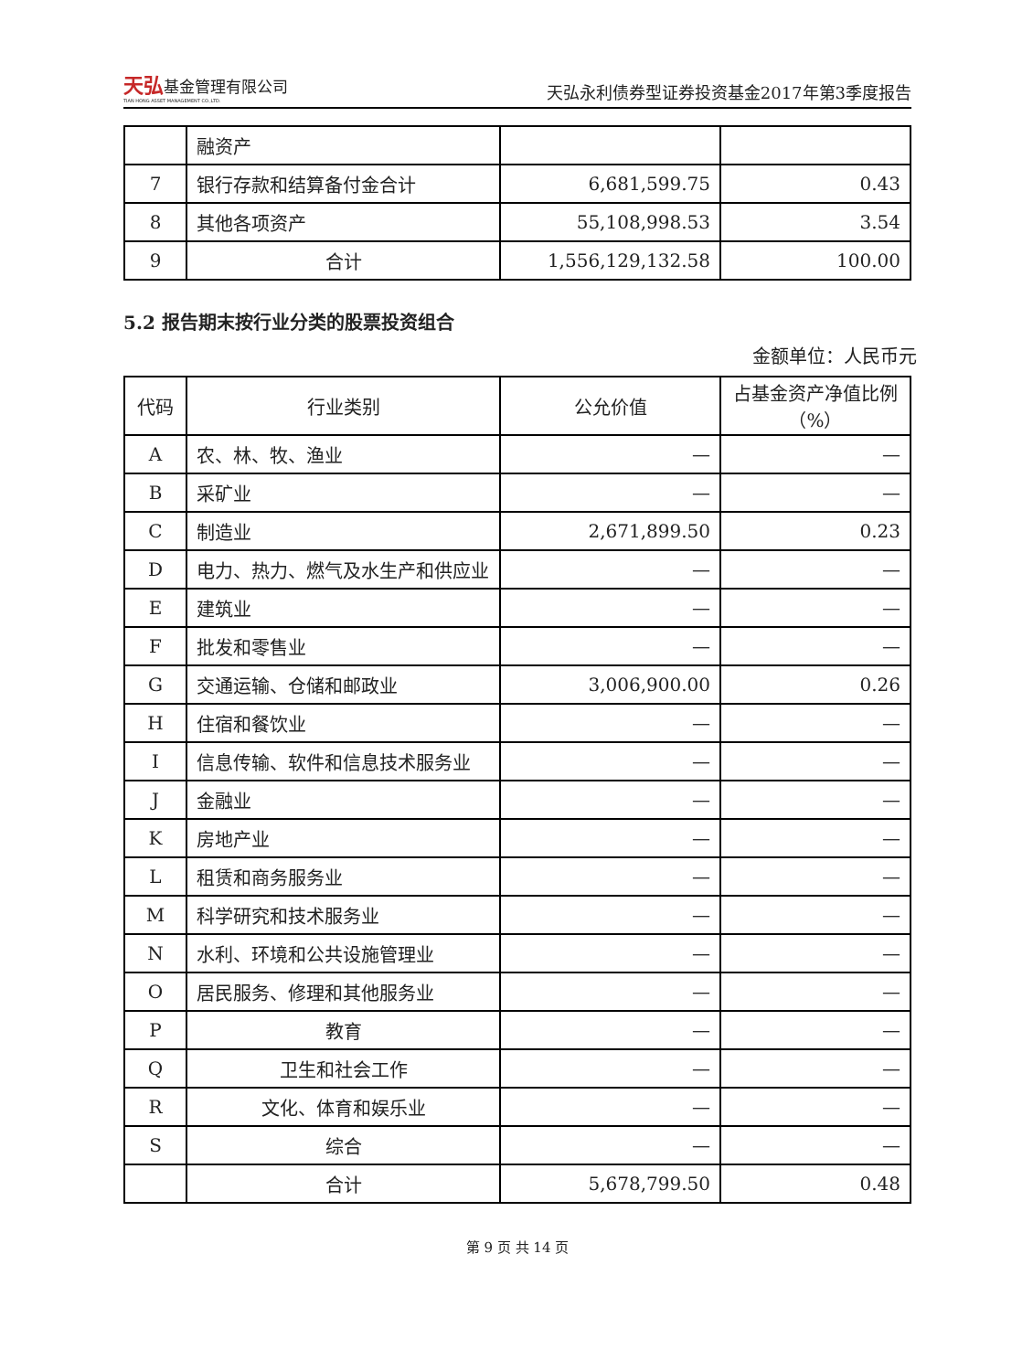天弘基金管理有限公司
TIAN HONG ASSET MANAGEMENT CO.,LTD.
天弘永利债券型证券投资基金2017年第3季度报告
| | 融资产 | | |
| 7 | 银行存款和结算备付金合计 | 6,681,599.75 | 0.43 |
| 8 | 其他各项资产 | 55,108,998.53 | 3.54 |
| 9 | 合计 | 1,556,129,132.58 | 100.00 |
5.2 报告期末按行业分类的股票投资组合
金额单位：人民币元
| 代码 | 行业类别 | 公允价值 | 占基金资产净值比例（%） |
| --- | --- | --- | --- |
| A | 农、林、牧、渔业 | — | — |
| B | 采矿业 | — | — |
| C | 制造业 | 2,671,899.50 | 0.23 |
| D | 电力、热力、燃气及水生产和供应业 | — | — |
| E | 建筑业 | — | — |
| F | 批发和零售业 | — | — |
| G | 交通运输、仓储和邮政业 | 3,006,900.00 | 0.26 |
| H | 住宿和餐饮业 | — | — |
| I | 信息传输、软件和信息技术服务业 | — | — |
| J | 金融业 | — | — |
| K | 房地产业 | — | — |
| L | 租赁和商务服务业 | — | — |
| M | 科学研究和技术服务业 | — | — |
| N | 水利、环境和公共设施管理业 | — | — |
| O | 居民服务、修理和其他服务业 | — | — |
| P | 教育 | — | — |
| Q | 卫生和社会工作 | — | — |
| R | 文化、体育和娱乐业 | — | — |
| S | 综合 | — | — |
| | 合计 | 5,678,799.50 | 0.48 |
第 9 页 共 14 页